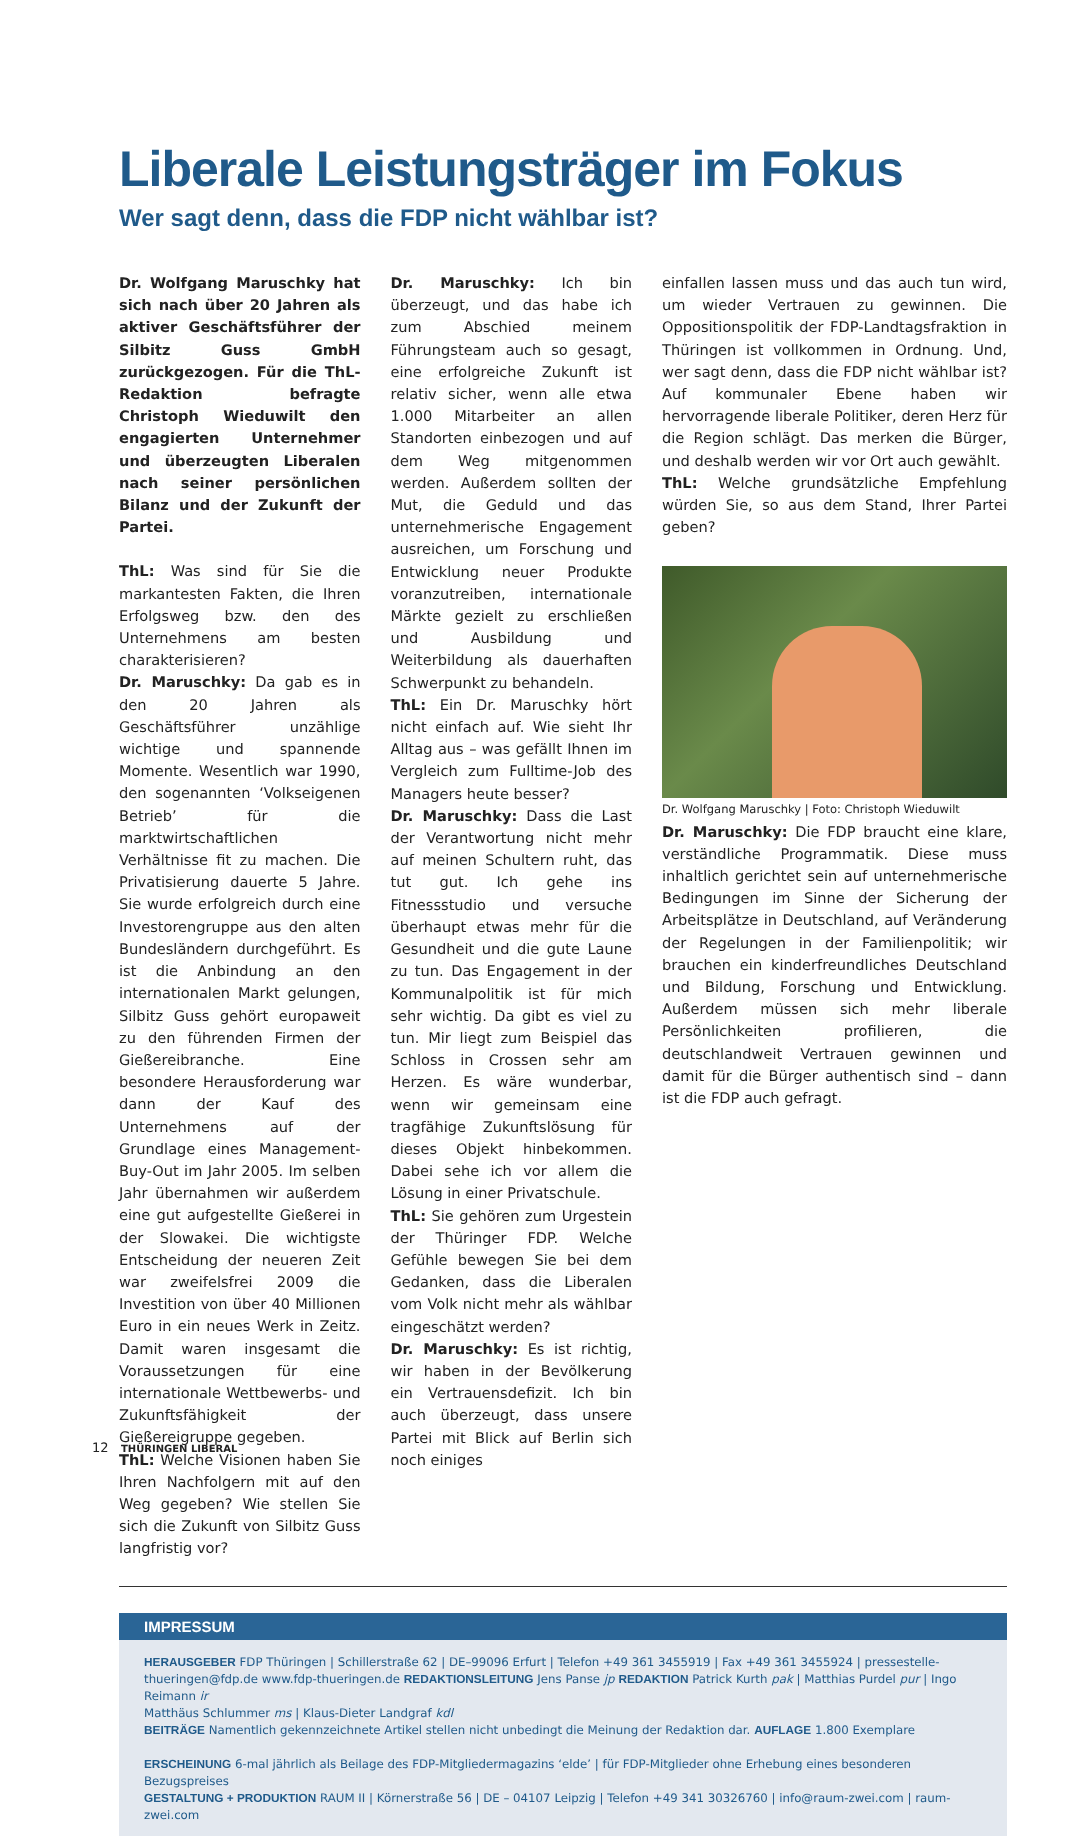Liberale Leistungsträger im Fokus
Wer sagt denn, dass die FDP nicht wählbar ist?
Dr. Wolfgang Maruschky hat sich nach über 20 Jahren als aktiver Geschäftsführer der Silbitz Guss GmbH zurückgezogen. Für die ThL-Redaktion befragte Christoph Wieduwilt den engagierten Unternehmer und überzeugten Liberalen nach seiner persönlichen Bilanz und der Zukunft der Partei.
ThL: Was sind für Sie die markantesten Fakten, die Ihren Erfolgsweg bzw. den des Unternehmens am besten charakterisieren?
Dr. Maruschky: Da gab es in den 20 Jahren als Geschäftsführer unzählige wichtige und spannende Momente. Wesentlich war 1990, den sogenannten ‘Volkseigenen Betrieb’ für die marktwirtschaftlichen Verhältnisse fit zu machen. Die Privatisierung dauerte 5 Jahre. Sie wurde erfolgreich durch eine Investorengruppe aus den alten Bundesländern durchgeführt. Es ist die Anbindung an den internationalen Markt gelungen, Silbitz Guss gehört europaweit zu den führenden Firmen der Gießereibranche. Eine besondere Herausforderung war dann der Kauf des Unternehmens auf der Grundlage eines Management-Buy-Out im Jahr 2005. Im selben Jahr übernahmen wir außerdem eine gut aufgestellte Gießerei in der Slowakei. Die wichtigste Entscheidung der neueren Zeit war zweifelsfrei 2009 die Investition von über 40 Millionen Euro in ein neues Werk in Zeitz. Damit waren insgesamt die Voraussetzungen für eine internationale Wettbewerbs- und Zukunftsfähigkeit der Gießereigruppe gegeben.
ThL: Welche Visionen haben Sie Ihren Nachfolgern mit auf den Weg gegeben? Wie stellen Sie sich die Zukunft von Silbitz Guss langfristig vor?
Dr. Maruschky: Ich bin überzeugt, und das habe ich zum Abschied meinem Führungsteam auch so gesagt, eine erfolgreiche Zukunft ist relativ sicher, wenn alle etwa 1.000 Mitarbeiter an allen Standorten einbezogen und auf dem Weg mitgenommen werden. Außerdem sollten der Mut, die Geduld und das unternehmerische Engagement ausreichen, um Forschung und Entwicklung neuer Produkte voranzutreiben, internationale Märkte gezielt zu erschließen und Ausbildung und Weiterbildung als dauerhaften Schwerpunkt zu behandeln.
ThL: Ein Dr. Maruschky hört nicht einfach auf. Wie sieht Ihr Alltag aus – was gefällt Ihnen im Vergleich zum Fulltime-Job des Managers heute besser?
Dr. Maruschky: Dass die Last der Verantwortung nicht mehr auf meinen Schultern ruht, das tut gut. Ich gehe ins Fitnessstudio und versuche überhaupt etwas mehr für die Gesundheit und die gute Laune zu tun. Das Engagement in der Kommunalpolitik ist für mich sehr wichtig. Da gibt es viel zu tun. Mir liegt zum Beispiel das Schloss in Crossen sehr am Herzen. Es wäre wunderbar, wenn wir gemeinsam eine tragfähige Zukunftslösung für dieses Objekt hinbekommen. Dabei sehe ich vor allem die Lösung in einer Privatschule.
ThL: Sie gehören zum Urgestein der Thüringer FDP. Welche Gefühle bewegen Sie bei dem Gedanken, dass die Liberalen vom Volk nicht mehr als wählbar eingeschätzt werden?
Dr. Maruschky: Es ist richtig, wir haben in der Bevölkerung ein Vertrauensdefizit. Ich bin auch überzeugt, dass unsere Partei mit Blick auf Berlin sich noch einiges
einfallen lassen muss und das auch tun wird, um wieder Vertrauen zu gewinnen. Die Oppositionspolitik der FDP-Landtagsfraktion in Thüringen ist vollkommen in Ordnung. Und, wer sagt denn, dass die FDP nicht wählbar ist? Auf kommunaler Ebene haben wir hervorragende liberale Politiker, deren Herz für die Region schlägt. Das merken die Bürger, und deshalb werden wir vor Ort auch gewählt.
ThL: Welche grundsätzliche Empfehlung würden Sie, so aus dem Stand, Ihrer Partei geben?
Dr. Wolfgang Maruschky | Foto: Christoph Wieduwilt
Dr. Maruschky: Die FDP braucht eine klare, verständliche Programmatik. Diese muss inhaltlich gerichtet sein auf unternehmerische Bedingungen im Sinne der Sicherung der Arbeitsplätze in Deutschland, auf Veränderung der Regelungen in der Familienpolitik; wir brauchen ein kinderfreundliches Deutschland und Bildung, Forschung und Entwicklung. Außerdem müssen sich mehr liberale Persönlichkeiten profilieren, die deutschlandweit Vertrauen gewinnen und damit für die Bürger authentisch sind – dann ist die FDP auch gefragt.
IMPRESSUM
HERAUSGEBER FDP Thüringen | Schillerstraße 62 | DE–99096 Erfurt | Telefon +49 361 3455919 | Fax +49 361 3455924 | pressestelle-thueringen@fdp.de www.fdp-thueringen.de REDAKTIONSLEITUNG Jens Panse jp REDAKTION Patrick Kurth pak | Matthias Purdel pur | Ingo Reimann ir
Matthäus Schlummer ms | Klaus-Dieter Landgraf kdl
BEITRÄGE Namentlich gekennzeichnete Artikel stellen nicht unbedingt die Meinung der Redaktion dar. AUFLAGE 1.800 Exemplare
ERSCHEINUNG 6-mal jährlich als Beilage des FDP-Mitgliedermagazins ‘elde’ | für FDP-Mitglieder ohne Erhebung eines besonderen Bezugspreises
GESTALTUNG + PRODUKTION RAUM II | Körnerstraße 56 | DE – 04107 Leipzig | Telefon +49 341 30326760 | info@raum-zwei.com | raum-zwei.com
12 THÜRINGEN LIBERAL